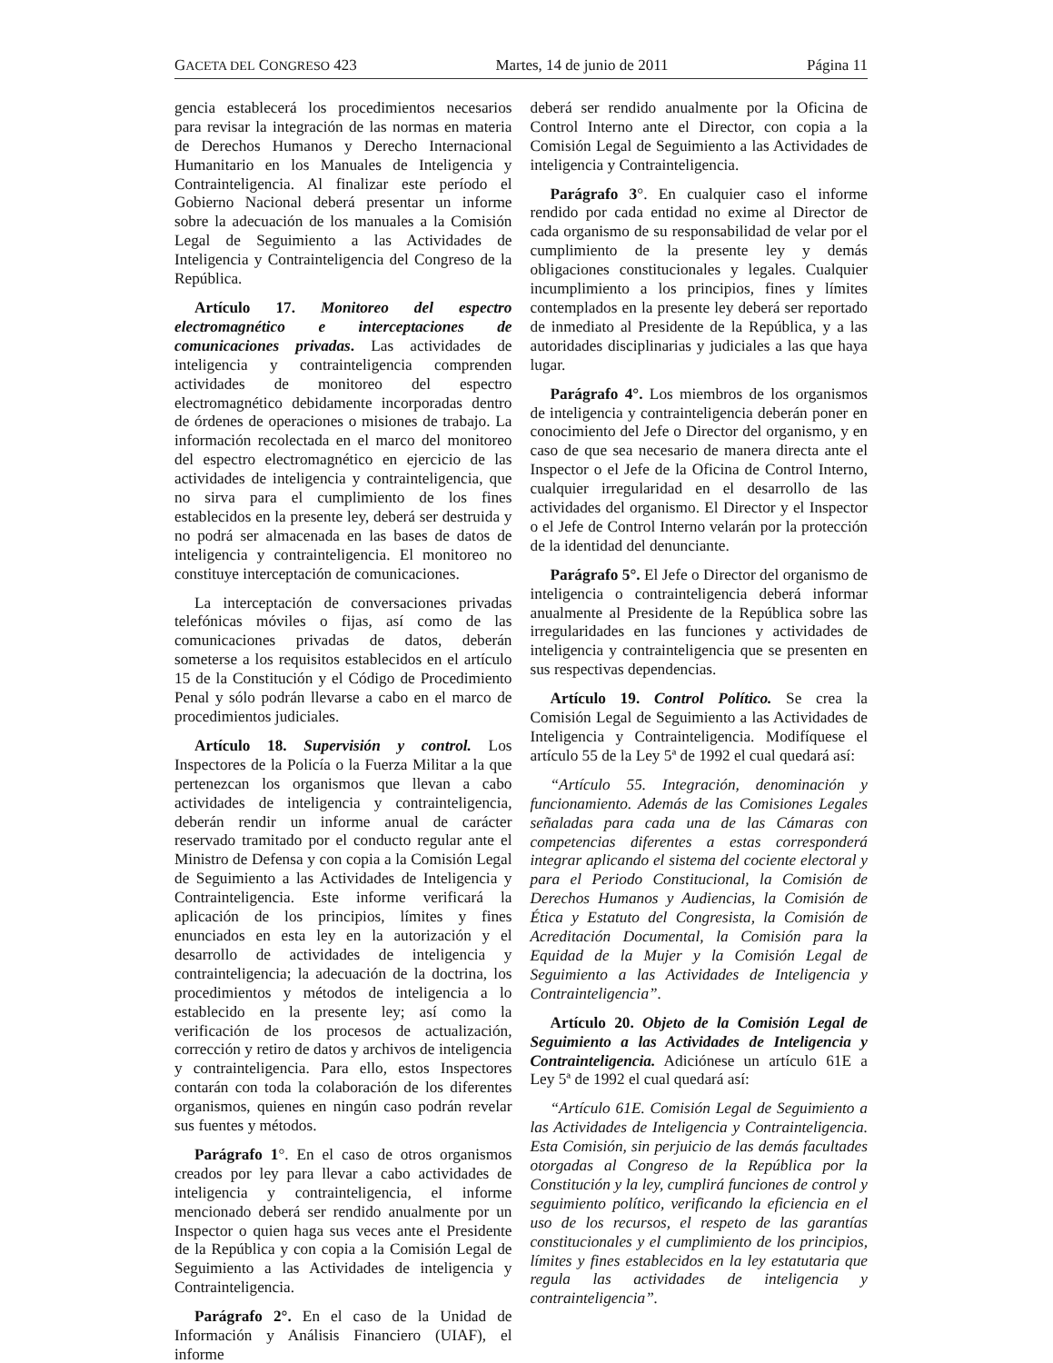GACETA DEL CONGRESO 423 Martes, 14 de junio de 2011 Página 11
gencia establecerá los procedimientos necesarios para revisar la integración de las normas en materia de Derechos Humanos y Derecho Internacional Humanitario en los Manuales de Inteligencia y Contrainteligencia. Al finalizar este período el Gobierno Nacional deberá presentar un informe sobre la adecuación de los manuales a la Comisión Legal de Seguimiento a las Actividades de Inteligencia y Contrainteligencia del Congreso de la República.
Artículo 17. Monitoreo del espectro electromagnético e interceptaciones de comunicaciones privadas. Las actividades de inteligencia y contrainteligencia comprenden actividades de monitoreo del espectro electromagnético debidamente incorporadas dentro de órdenes de operaciones o misiones de trabajo. La información recolectada en el marco del monitoreo del espectro electromagnético en ejercicio de las actividades de inteligencia y contrainteligencia, que no sirva para el cumplimiento de los fines establecidos en la presente ley, deberá ser destruida y no podrá ser almacenada en las bases de datos de inteligencia y contrainteligencia. El monitoreo no constituye interceptación de comunicaciones.
La interceptación de conversaciones privadas telefónicas móviles o fijas, así como de las comunicaciones privadas de datos, deberán someterse a los requisitos establecidos en el artículo 15 de la Constitución y el Código de Procedimiento Penal y sólo podrán llevarse a cabo en el marco de procedimientos judiciales.
Artículo 18. Supervisión y control. Los Inspectores de la Policía o la Fuerza Militar a la que pertenezcan los organismos que llevan a cabo actividades de inteligencia y contrainteligencia, deberán rendir un informe anual de carácter reservado tramitado por el conducto regular ante el Ministro de Defensa y con copia a la Comisión Legal de Seguimiento a las Actividades de Inteligencia y Contrainteligencia. Este informe verificará la aplicación de los principios, límites y fines enunciados en esta ley en la autorización y el desarrollo de actividades de inteligencia y contrainteligencia; la adecuación de la doctrina, los procedimientos y métodos de inteligencia a lo establecido en la presente ley; así como la verificación de los procesos de actualización, corrección y retiro de datos y archivos de inteligencia y contrainteligencia. Para ello, estos Inspectores contarán con toda la colaboración de los diferentes organismos, quienes en ningún caso podrán revelar sus fuentes y métodos.
Parágrafo 1°. En el caso de otros organismos creados por ley para llevar a cabo actividades de inteligencia y contrainteligencia, el informe mencionado deberá ser rendido anualmente por un Inspector o quien haga sus veces ante el Presidente de la República y con copia a la Comisión Legal de Seguimiento a las Actividades de inteligencia y Contrainteligencia.
Parágrafo 2°. En el caso de la Unidad de Información y Análisis Financiero (UIAF), el informe
deberá ser rendido anualmente por la Oficina de Control Interno ante el Director, con copia a la Comisión Legal de Seguimiento a las Actividades de inteligencia y Contrainteligencia.
Parágrafo 3°. En cualquier caso el informe rendido por cada entidad no exime al Director de cada organismo de su responsabilidad de velar por el cumplimiento de la presente ley y demás obligaciones constitucionales y legales. Cualquier incumplimiento a los principios, fines y límites contemplados en la presente ley deberá ser reportado de inmediato al Presidente de la República, y a las autoridades disciplinarias y judiciales a las que haya lugar.
Parágrafo 4°. Los miembros de los organismos de inteligencia y contrainteligencia deberán poner en conocimiento del Jefe o Director del organismo, y en caso de que sea necesario de manera directa ante el Inspector o el Jefe de la Oficina de Control Interno, cualquier irregularidad en el desarrollo de las actividades del organismo. El Director y el Inspector o el Jefe de Control Interno velarán por la protección de la identidad del denunciante.
Parágrafo 5°. El Jefe o Director del organismo de inteligencia o contrainteligencia deberá informar anualmente al Presidente de la República sobre las irregularidades en las funciones y actividades de inteligencia y contrainteligencia que se presenten en sus respectivas dependencias.
Artículo 19. Control Político. Se crea la Comisión Legal de Seguimiento a las Actividades de Inteligencia y Contrainteligencia. Modifíquese el artículo 55 de la Ley 5ª de 1992 el cual quedará así:
“Artículo 55. Integración, denominación y funcionamiento. Además de las Comisiones Legales señaladas para cada una de las Cámaras con competencias diferentes a estas corresponderá integrar aplicando el sistema del cociente electoral y para el Periodo Constitucional, la Comisión de Derechos Humanos y Audiencias, la Comisión de Ética y Estatuto del Congresista, la Comisión de Acreditación Documental, la Comisión para la Equidad de la Mujer y la Comisión Legal de Seguimiento a las Actividades de Inteligencia y Contrainteligencia”.
Artículo 20. Objeto de la Comisión Legal de Seguimiento a las Actividades de Inteligencia y Contrainteligencia. Adiciónese un artículo 61E a Ley 5ª de 1992 el cual quedará así:
“Artículo 61E. Comisión Legal de Seguimiento a las Actividades de Inteligencia y Contrainteligencia. Esta Comisión, sin perjuicio de las demás facultades otorgadas al Congreso de la República por la Constitución y la ley, cumplirá funciones de control y seguimiento político, verificando la eficiencia en el uso de los recursos, el respeto de las garantías constitucionales y el cumplimiento de los principios, límites y fines establecidos en la ley estatutaria que regula las actividades de inteligencia y contrainteligencia”.